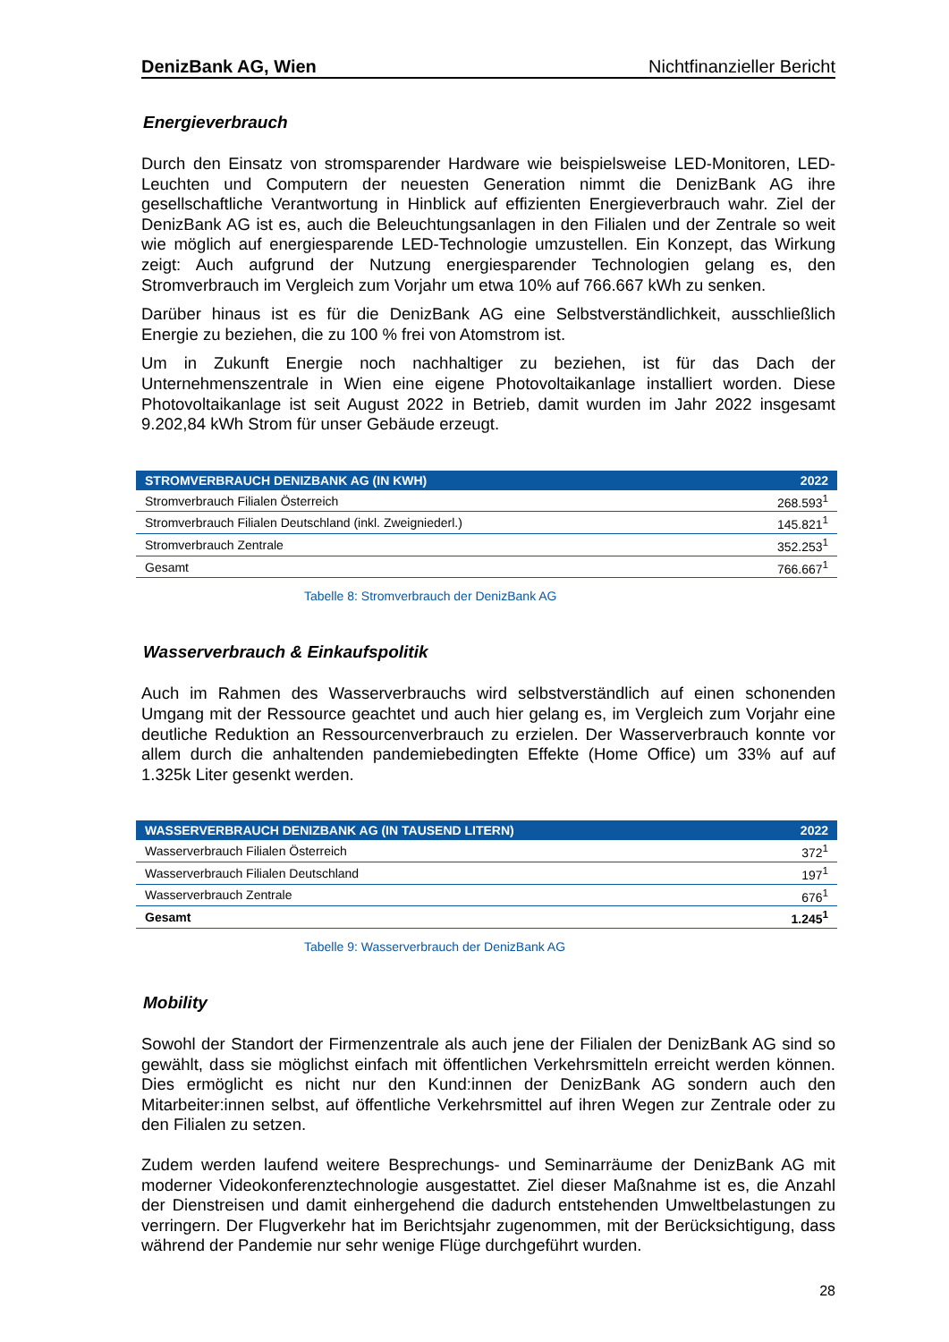DenizBank AG, Wien Nichtfinanzieller Bericht
Energieverbrauch
Durch den Einsatz von stromsparender Hardware wie beispielsweise LED-Monitoren, LED-Leuchten und Computern der neuesten Generation nimmt die DenizBank AG ihre gesellschaftliche Verantwortung in Hinblick auf effizienten Energieverbrauch wahr. Ziel der DenizBank AG ist es, auch die Beleuchtungsanlagen in den Filialen und der Zentrale so weit wie möglich auf energiesparende LED-Technologie umzustellen. Ein Konzept, das Wirkung zeigt: Auch aufgrund der Nutzung energiesparender Technologien gelang es, den Stromverbrauch im Vergleich zum Vorjahr um etwa 10% auf 766.667 kWh zu senken.
Darüber hinaus ist es für die DenizBank AG eine Selbstverständlichkeit, ausschließlich Energie zu beziehen, die zu 100 % frei von Atomstrom ist.
Um in Zukunft Energie noch nachhaltiger zu beziehen, ist für das Dach der Unternehmenszentrale in Wien eine eigene Photovoltaikanlage installiert worden. Diese Photovoltaikanlage ist seit August 2022 in Betrieb, damit wurden im Jahr 2022 insgesamt 9.202,84 kWh Strom für unser Gebäude erzeugt.
| STROMVERBRAUCH DENIZBANK AG (IN KWH) | 2022 |
| --- | --- |
| Stromverbrauch Filialen Österreich | 268.593<sup>1</sup> |
| Stromverbrauch Filialen Deutschland (inkl. Zweigniederl.) | 145.821<sup>1</sup> |
| Stromverbrauch Zentrale | 352.253<sup>1</sup> |
| Gesamt | 766.667<sup>1</sup> |
Tabelle 8: Stromverbrauch der DenizBank AG
Wasserverbrauch & Einkaufspolitik
Auch im Rahmen des Wasserverbrauchs wird selbstverständlich auf einen schonenden Umgang mit der Ressource geachtet und auch hier gelang es, im Vergleich zum Vorjahr eine deutliche Reduktion an Ressourcenverbrauch zu erzielen. Der Wasserverbrauch konnte vor allem durch die anhaltenden pandemiebedingten Effekte (Home Office) um 33% auf auf 1.325k Liter gesenkt werden.
| WASSERVERBRAUCH DENIZBANK AG (IN TAUSEND LITERN) | 2022 |
| --- | --- |
| Wasserverbrauch Filialen Österreich | 372<sup>1</sup> |
| Wasserverbrauch Filialen Deutschland | 197<sup>1</sup> |
| Wasserverbrauch Zentrale | 676<sup>1</sup> |
| Gesamt | 1.245<sup>1</sup> |
Tabelle 9: Wasserverbrauch der DenizBank AG
Mobility
Sowohl der Standort der Firmenzentrale als auch jene der Filialen der DenizBank AG sind so gewählt, dass sie möglichst einfach mit öffentlichen Verkehrsmitteln erreicht werden können. Dies ermöglicht es nicht nur den Kund:innen der DenizBank AG sondern auch den Mitarbeiter:innen selbst, auf öffentliche Verkehrsmittel auf ihren Wegen zur Zentrale oder zu den Filialen zu setzen.
Zudem werden laufend weitere Besprechungs- und Seminarräume der DenizBank AG mit moderner Videokonferenztechnologie ausgestattet. Ziel dieser Maßnahme ist es, die Anzahl der Dienstreisen und damit einhergehend die dadurch entstehenden Umweltbelastungen zu verringern. Der Flugverkehr hat im Berichtsjahr zugenommen, mit der Berücksichtigung, dass während der Pandemie nur sehr wenige Flüge durchgeführt wurden.
28